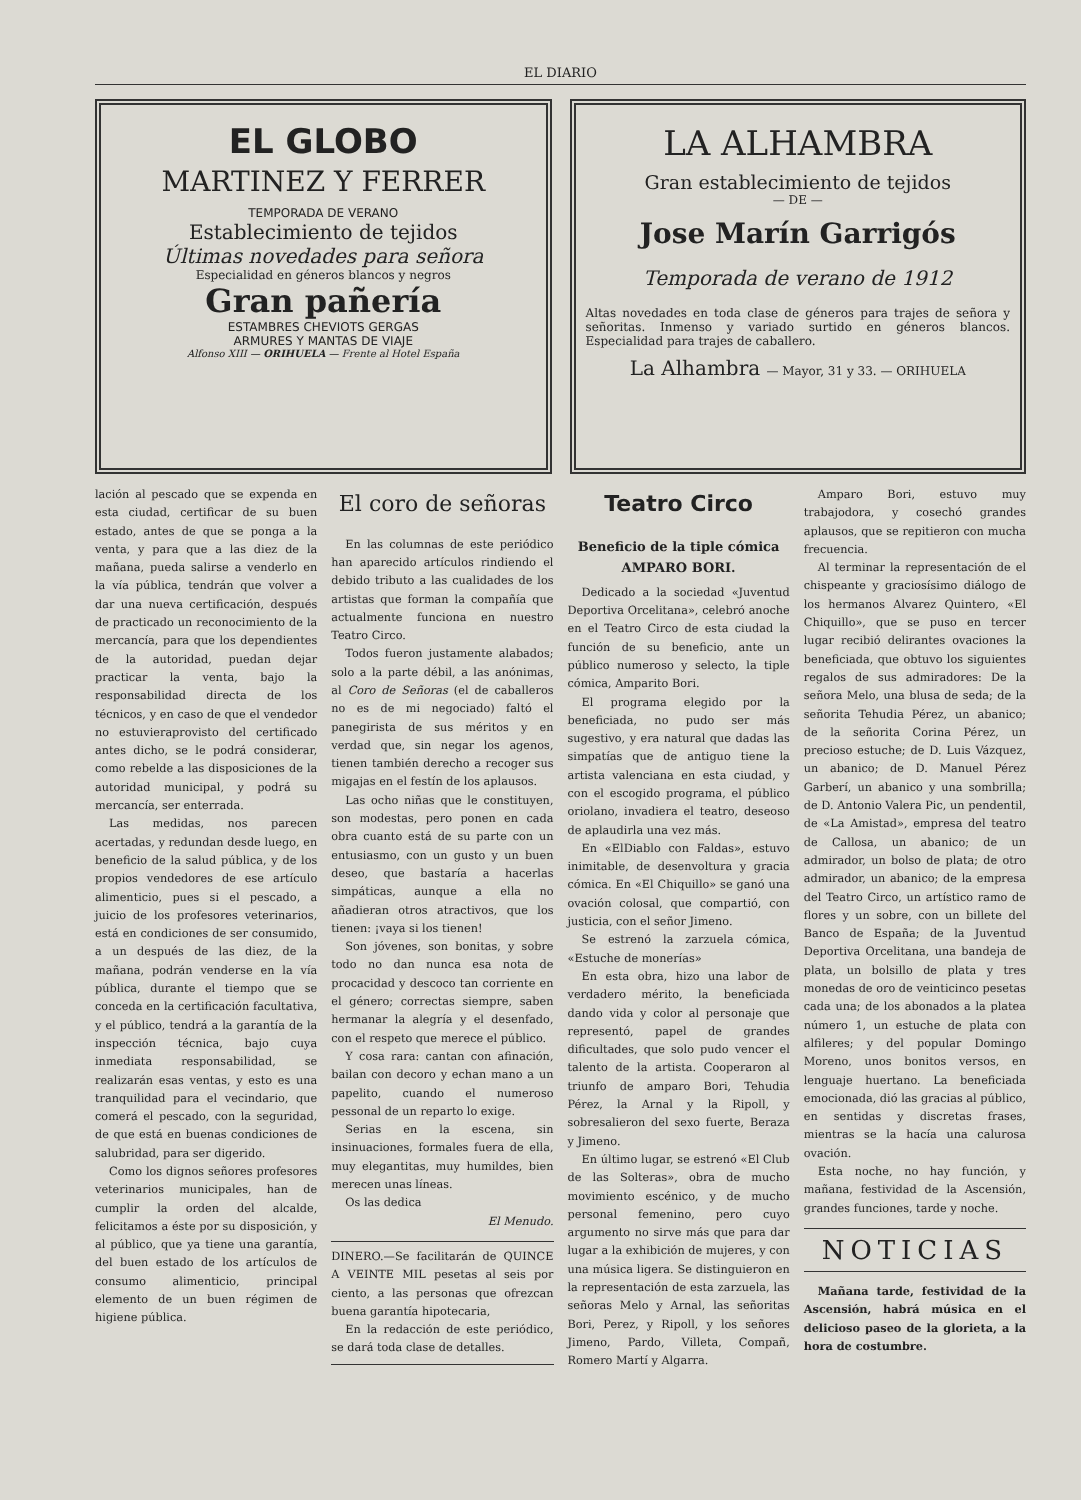EL DIARIO
EL GLOBO
MARTINEZ Y FERRER
TEMPORADA DE VERANO
Establecimiento de tejidos
Últimas novedades para señora
Especialidad en géneros blancos y negros
Gran pañería
ESTAMBRES CHEVIOTS GERGAS
ARMURES Y MANTAS DE VIAJE
Alfonso XIII — ORIHUELA — Frente al Hotel España
LA ALHAMBRA
Gran establecimiento de tejidos
— DE —
Jose Marín Garrigós
Temporada de verano de 1912
Altas novedades en toda clase de géneros para trajes de señora y señoritas. Inmenso y variado surtido en géneros blancos. Especialidad para trajes de caballero.
La Alhambra — Mayor, 31 y 33. — ORIHUELA
lación al pescado que se expenda en esta ciudad, certificar de su buen estado, antes de que se ponga a la venta, y para que a las diez de la mañana, pueda salirse a venderlo en la vía pública, tendrán que volver a dar una nueva certificación, después de practicado un reconocimiento de la mercancía, para que los dependientes de la autoridad, puedan dejar practicar la venta, bajo la responsabilidad directa de los técnicos, y en caso de que el vendedor no estuvieraprovisto del certificado antes dicho, se le podrá considerar, como rebelde a las disposiciones de la autoridad municipal, y podrá su mercancía, ser enterrada.
Las medidas, nos parecen acertadas, y redundan desde luego, en beneficio de la salud pública, y de los propios vendedores de ese artículo alimenticio, pues si el pescado, a juicio de los profesores veterinarios, está en condiciones de ser consumido, a un después de las diez, de la mañana, podrán venderse en la vía pública, durante el tiempo que se conceda en la certificación facultativa, y el público, tendrá a la garantía de la inspección técnica, bajo cuya inmediata responsabilidad, se realizarán esas ventas, y esto es una tranquilidad para el vecindario, que comerá el pescado, con la seguridad, de que está en buenas condiciones de salubridad, para ser digerido.
Como los dignos señores profesores veterinarios municipales, han de cumplir la orden del alcalde, felicitamos a éste por su disposición, y al público, que ya tiene una garantía, del buen estado de los artículos de consumo alimenticio, principal elemento de un buen régimen de higiene pública.
El coro de señoras
En las columnas de este periódico han aparecido artículos rindiendo el debido tributo a las cualidades de los artistas que forman la compañía que actualmente funciona en nuestro Teatro Circo.
Todos fueron justamente alabados; solo a la parte débil, a las anónimas, al Coro de Señoras (el de caballeros no es de mi negociado) faltó el panegirista de sus méritos y en verdad que, sin negar los agenos, tienen también derecho a recoger sus migajas en el festín de los aplausos.
Las ocho niñas que le constituyen, son modestas, pero ponen en cada obra cuanto está de su parte con un entusiasmo, con un gusto y un buen deseo, que bastaría a hacerlas simpáticas, aunque a ella no añadieran otros atractivos, que los tienen: ¡vaya si los tienen!
Son jóvenes, son bonitas, y sobre todo no dan nunca esa nota de procacidad y descoco tan corriente en el género; correctas siempre, saben hermanar la alegría y el desenfado, con el respeto que merece el público.
Y cosa rara: cantan con afinación, bailan con decoro y echan mano a un papelito, cuando el numeroso pessonal de un reparto lo exige.
Serias en la escena, sin insinuaciones, formales fuera de ella, muy elegantitas, muy humildes, bien merecen unas líneas.
Os las dedica
El Menudo.
DINERO.—Se facilitarán de QUINCE A VEINTE MIL pesetas al seis por ciento, a las personas que ofrezcan buena garantía hipotecaria,
En la redacción de este periódico, se dará toda clase de detalles.
Teatro Circo
Beneficio de la tiple cómica AMPARO BORI.
Dedicado a la sociedad «Juventud Deportiva Orcelitana», celebró anoche en el Teatro Circo de esta ciudad la función de su beneficio, ante un público numeroso y selecto, la tiple cómica, Amparito Bori.
El programa elegido por la beneficiada, no pudo ser más sugestivo, y era natural que dadas las simpatías que de antiguo tiene la artista valenciana en esta ciudad, y con el escogido programa, el público oriolano, invadiera el teatro, deseoso de aplaudirla una vez más.
En «ElDiablo con Faldas», estuvo inimitable, de desenvoltura y gracia cómica. En «El Chiquillo» se ganó una ovación colosal, que compartió, con justicia, con el señor Jimeno.
Se estrenó la zarzuela cómica, «Estuche de monerías»
En esta obra, hizo una labor de verdadero mérito, la beneficiada dando vida y color al personaje que representó, papel de grandes dificultades, que solo pudo vencer el talento de la artista. Cooperaron al triunfo de amparo Bori, Tehudia Pérez, la Arnal y la Ripoll, y sobresalieron del sexo fuerte, Beraza y Jimeno.
En último lugar, se estrenó «El Club de las Solteras», obra de mucho movimiento escénico, y de mucho personal femenino, pero cuyo argumento no sirve más que para dar lugar a la exhibición de mujeres, y con una música ligera. Se distinguieron en la representación de esta zarzuela, las señoras Melo y Arnal, las señoritas Bori, Perez, y Ripoll, y los señores Jimeno, Pardo, Villeta, Compañ, Romero Martí y Algarra.
Amparo Bori, estuvo muy trabajodora, y cosechó grandes aplausos, que se repitieron con mucha frecuencia.
Al terminar la representación de el chispeante y graciosísimo diálogo de los hermanos Alvarez Quintero, «El Chiquillo», que se puso en tercer lugar recibió delirantes ovaciones la beneficiada, que obtuvo los siguientes regalos de sus admiradores: De la señora Melo, una blusa de seda; de la señorita Tehudia Pérez, un abanico; de la señorita Corina Pérez, un precioso estuche; de D. Luis Vázquez, un abanico; de D. Manuel Pérez Garberí, un abanico y una sombrilla; de D. Antonio Valera Pic, un pendentil, de «La Amistad», empresa del teatro de Callosa, un abanico; de un admirador, un bolso de plata; de otro admirador, un abanico; de la empresa del Teatro Circo, un artístico ramo de flores y un sobre, con un billete del Banco de España; de la Juventud Deportiva Orcelitana, una bandeja de plata, un bolsillo de plata y tres monedas de oro de veinticinco pesetas cada una; de los abonados a la platea número 1, un estuche de plata con alfileres; y del popular Domingo Moreno, unos bonitos versos, en lenguaje huertano. La beneficiada emocionada, dió las gracias al público, en sentidas y discretas frases, mientras se la hacía una calurosa ovación.
Esta noche, no hay función, y mañana, festividad de la Ascensión, grandes funciones, tarde y noche.
NOTICIAS
Mañana tarde, festividad de la Ascensión, habrá música en el delicioso paseo de la glorieta, a la hora de costumbre.